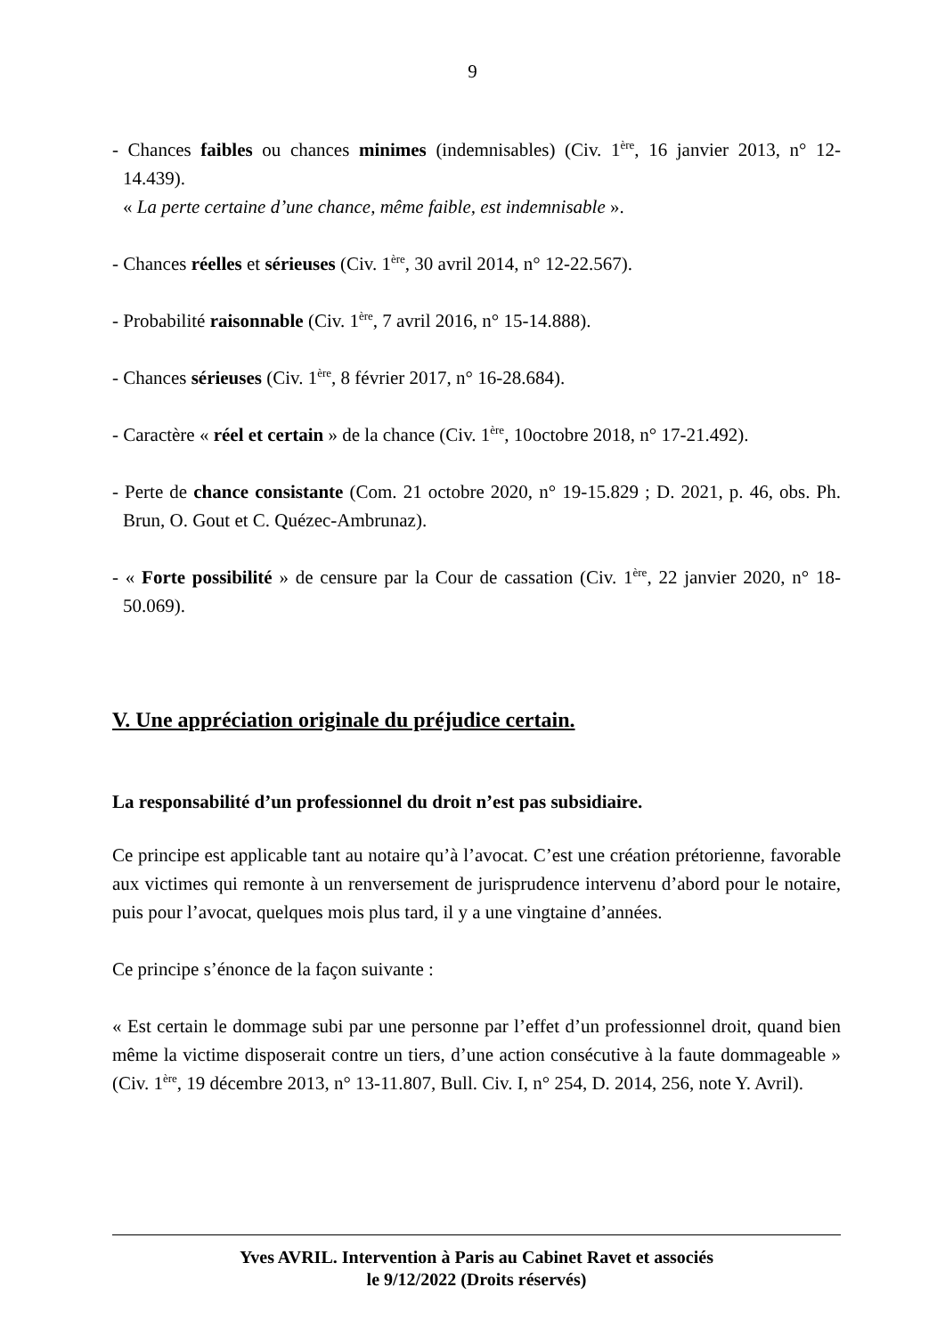9
- Chances faibles ou chances minimes (indemnisables) (Civ. 1<sup>ère</sup>, 16 janvier 2013, n° 12-14.439).
« La perte certaine d’une chance, même faible, est indemnisable ».
- Chances réelles et sérieuses (Civ. 1<sup>ère</sup>, 30 avril 2014, n° 12-22.567).
- Probabilité raisonnable (Civ. 1<sup>ère</sup>, 7 avril 2016, n° 15-14.888).
- Chances sérieuses (Civ. 1<sup>ère</sup>, 8 février 2017, n° 16-28.684).
- Caractère « réel et certain » de la chance (Civ. 1<sup>ère</sup>, 10octobre 2018, n° 17-21.492).
- Perte de chance consistante (Com. 21 octobre 2020, n° 19-15.829 ; D. 2021, p. 46, obs. Ph. Brun, O. Gout et C. Quézec-Ambrunaz).
- « Forte possibilité » de censure par la Cour de cassation (Civ. 1<sup>ère</sup>, 22 janvier 2020, n° 18-50.069).
V. Une appréciation originale du préjudice certain.
La responsabilité d’un professionnel du droit n’est pas subsidiaire.
Ce principe est applicable tant au notaire qu’à l’avocat. C’est une création prétorienne, favorable aux victimes qui remonte à un renversement de jurisprudence intervenu d’abord pour le notaire, puis pour l’avocat, quelques mois plus tard, il y a une vingtaine d’années.
Ce principe s’énonce de la façon suivante :
« Est certain le dommage subi par une personne par l’effet d’un professionnel droit, quand bien même la victime disposerait contre un tiers, d’une action consécutive à la faute dommageable » (Civ. 1<sup>ère</sup>, 19 décembre 2013, n° 13-11.807, Bull. Civ. I, n° 254, D. 2014, 256, note Y. Avril).
Yves AVRIL. Intervention à Paris au Cabinet Ravet et associés
le 9/12/2022 (Droits réservés)